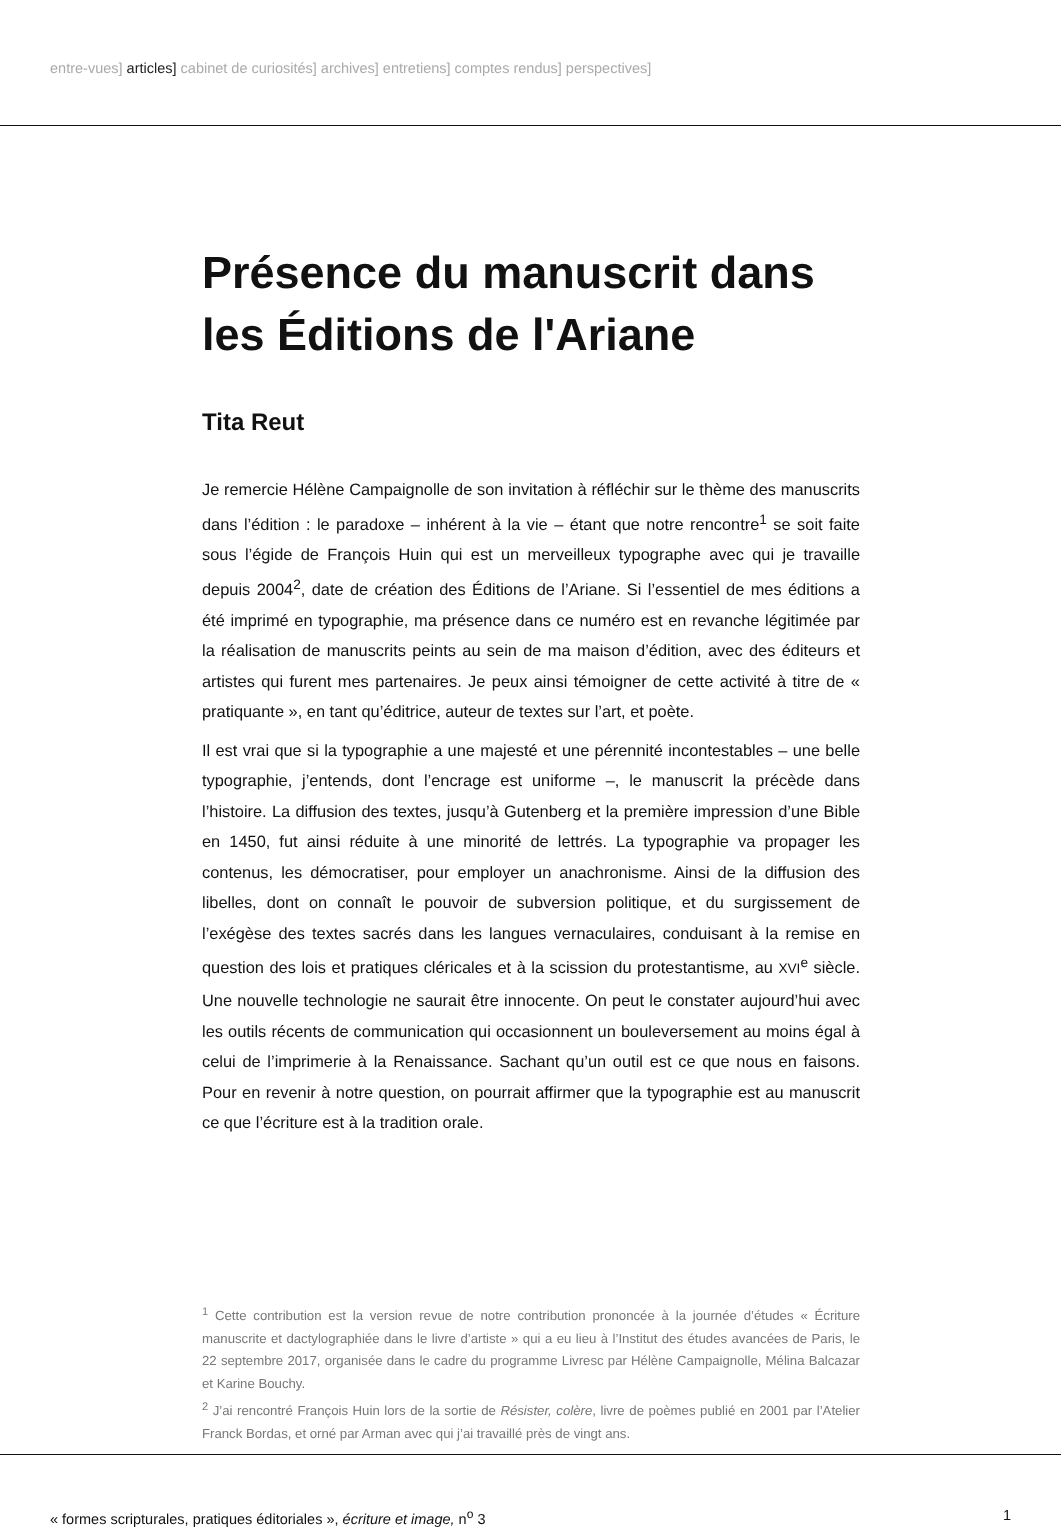entre-vues] articles] cabinet de curiosités] archives] entretiens] comptes rendus] perspectives]
Présence du manuscrit dans les Éditions de l'Ariane
Tita Reut
Je remercie Hélène Campaignolle de son invitation à réfléchir sur le thème des manuscrits dans l’édition : le paradoxe – inhérent à la vie – étant que notre rencontre<sup>1</sup> se soit faite sous l’égide de François Huin qui est un merveilleux typographe avec qui je travaille depuis 2004<sup>2</sup>, date de création des Éditions de l’Ariane. Si l’essentiel de mes éditions a été imprimé en typographie, ma présence dans ce numéro est en revanche légitimée par la réalisation de manuscrits peints au sein de ma maison d’édition, avec des éditeurs et artistes qui furent mes partenaires. Je peux ainsi témoigner de cette activité à titre de « pratiquante », en tant qu’éditrice, auteur de textes sur l’art, et poète.
Il est vrai que si la typographie a une majesté et une pérennité incontestables – une belle typographie, j’entends, dont l’encrage est uniforme –, le manuscrit la précède dans l’histoire. La diffusion des textes, jusqu’à Gutenberg et la première impression d’une Bible en 1450, fut ainsi réduite à une minorité de lettrés. La typographie va propager les contenus, les démocratiser, pour employer un anachronisme. Ainsi de la diffusion des libelles, dont on connaît le pouvoir de subversion politique, et du surgissement de l’exégèse des textes sacrés dans les langues vernaculaires, conduisant à la remise en question des lois et pratiques cléricales et à la scission du protestantisme, au XVI<sup>e</sup> siècle. Une nouvelle technologie ne saurait être innocente. On peut le constater aujourd’hui avec les outils récents de communication qui occasionnent un bouleversement au moins égal à celui de l’imprimerie à la Renaissance. Sachant qu’un outil est ce que nous en faisons. Pour en revenir à notre question, on pourrait affirmer que la typographie est au manuscrit ce que l’écriture est à la tradition orale.
<sup>1</sup> Cette contribution est la version revue de notre contribution prononcée à la journée d’études « Écriture manuscrite et dactylographiée dans le livre d’artiste » qui a eu lieu à l’Institut des études avancées de Paris, le 22 septembre 2017, organisée dans le cadre du programme Livresc par Hélène Campaignolle, Mélina Balcazar et Karine Bouchy.
<sup>2</sup> J’ai rencontré François Huin lors de la sortie de Résister, colère, livre de poèmes publié en 2001 par l’Atelier Franck Bordas, et orné par Arman avec qui j’ai travaillé près de vingt ans.
« formes scripturales, pratiques éditoriales », écriture et image, n<sup>o</sup> 3 1